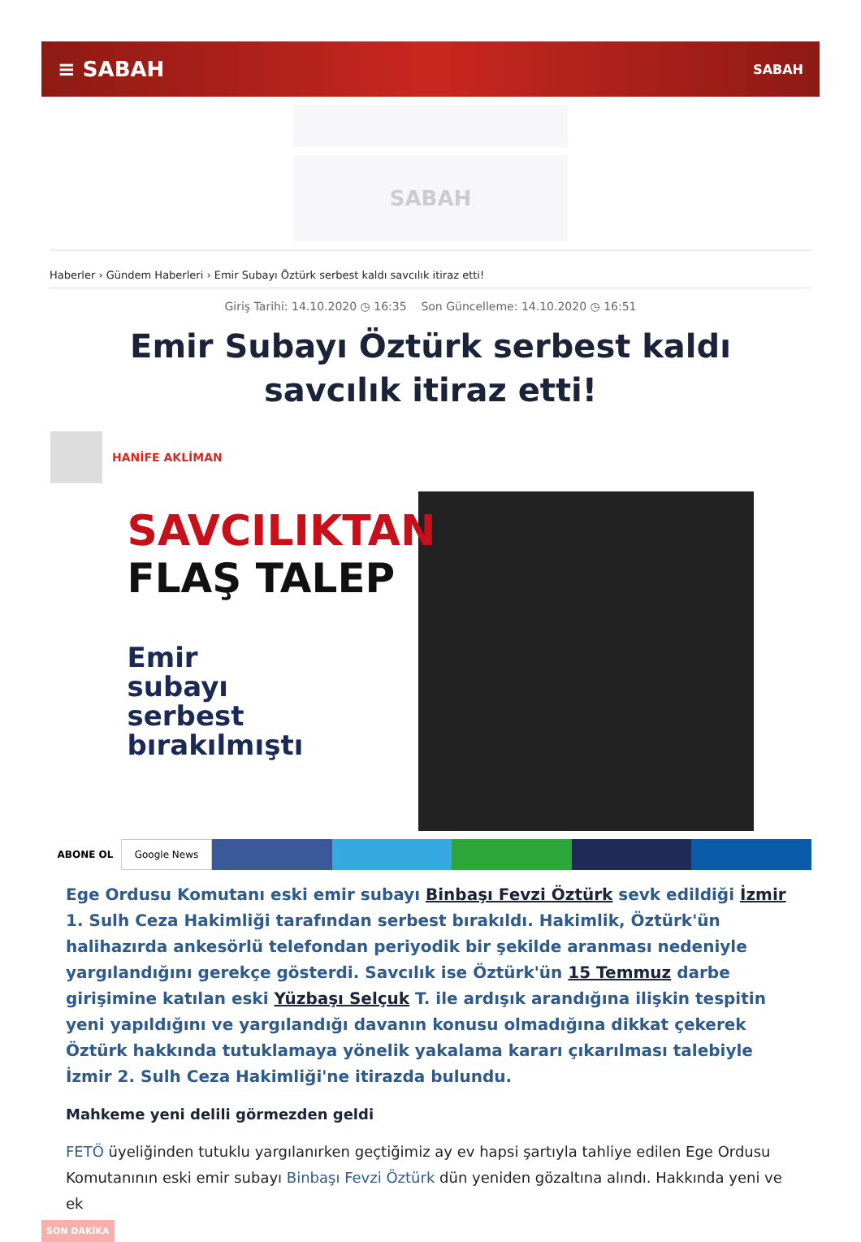≡ SABAH SABAH
SABAH
Haberler › Gündem Haberleri › Emir Subayı Öztürk serbest kaldı savcılık itiraz etti!
Giriş Tarihi: 14.10.2020 ◷ 16:35 Son Güncelleme: 14.10.2020 ◷ 16:51
Emir Subayı Öztürk serbest kaldı savcılık itiraz etti!
HANİFE AKLİMAN
SAVCILIKTAN
FLAŞ TALEP
Emir
subayı
serbest
bırakılmıştı
ABONE OL Google News
Ege Ordusu Komutanı eski emir subayı Binbaşı Fevzi Öztürk sevk edildiği İzmir 1. Sulh Ceza Hakimliği tarafından serbest bırakıldı. Hakimlik, Öztürk'ün halihazırda ankesörlü telefondan periyodik bir şekilde aranması nedeniyle yargılandığını gerekçe gösterdi. Savcılık ise Öztürk'ün 15 Temmuz darbe girişimine katılan eski Yüzbaşı Selçuk T. ile ardışık arandığına ilişkin tespitin yeni yapıldığını ve yargılandığı davanın konusu olmadığına dikkat çekerek Öztürk hakkında tutuklamaya yönelik yakalama kararı çıkarılması talebiyle İzmir 2. Sulh Ceza Hakimliği'ne itirazda bulundu.
Mahkeme yeni delili görmezden geldi
FETÖ üyeliğinden tutuklu yargılanırken geçtiğimiz ay ev hapsi şartıyla tahliye edilen Ege Ordusu Komutanının eski emir subayı Binbaşı Fevzi Öztürk dün yeniden gözaltına alındı. Hakkında yeni ve ek
SON DAKİKA